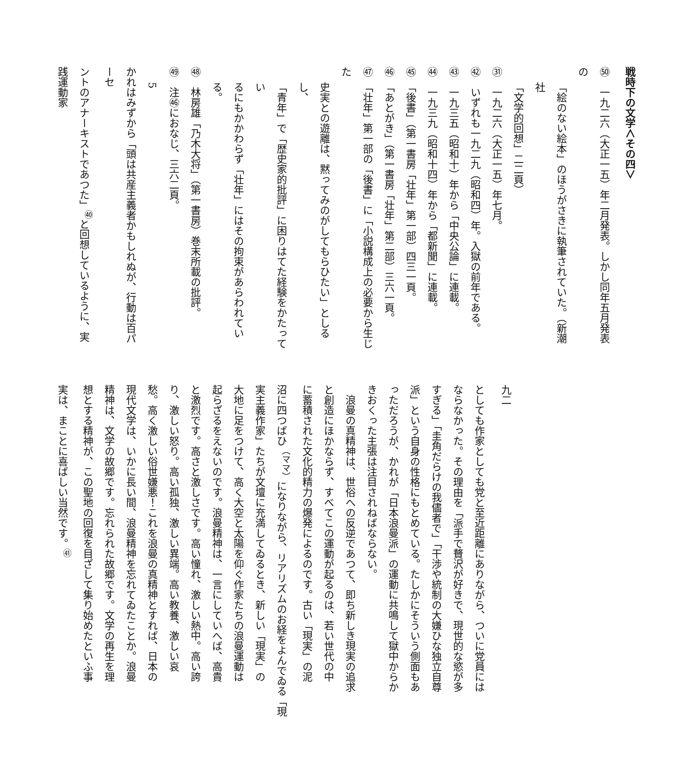戦時下の文学＜その四＞
㊿　一九二六（大正一五）年二月発表。しかし同年五月発表の
「絵のない絵本」のほうがさきに執筆されていた。（新潮社
「文学的回想」二二頁）
㉛　一九二六（大正一五）年七月。
㊷　いずれも一九二九（昭和四）年。入獄の前年である。
㊸　一九三五（昭和十）年から「中央公論」に連載。
㊹　一九三九（昭和十四）年から「都新聞」に連載。
㊺　「後書」（第一書房「壮年」第一部）四三一頁。
㊻　「あとがき」（第一書房「壮年」第二部）三六一頁。
㊼　「壮年」第一部の「後書」に「小説構成上の必要から生じた
史実との遊離は、黙ってみのがしてもらひたい」としるし、
「青年」で「歴史家的批評」に困りはてた経験をかたってい
るにもかかわらず「壮年」にはその拘束があらわれている。
㊽　林房雄「乃木大将」（第一書房）巻末所載の批評。
㊾　注㊻におなじ、三六二頁。
5
かれはみずから「頭は共産主義者かもしれぬが、行動は百パーセ
ントのアナーキストであつた」<sup>㊵</sup>と回想しているように、実践運動家
九二
としても作家としても党と至近距離にありながら、ついに党員には
ならなかった。その理由を「派手で贅沢が好きで、現世的な慾が多
すぎる」「圭角だらけの我儘者で」「干渉や統制の大嫌ひな独立自尊
派」という自身の性格にもとめている。たしかにそういう側面もあ
っただろうが、かれが「日本浪曼派」の運動に共鳴して獄中からか
きおくった主張は注目されねばならない。
　浪曼の真精神は、世俗への反逆であつて、即ち新しき現実の追求
と創造にほかならず、すべてこの運動が起るのは、若い世代の中
に蓄積された文化的精力の爆発によるのです。古い「現実」の泥
沼に四つばひ<sup>（ママ）</sup>になりながら、リアリズムのお経をよんでゐる「現
実主義作家」たちが文壇に充満してゐるとき、新しい「現実」の
大地に足をつけて、高く大空と太陽を仰ぐ作家たちの浪曼運動は
起らざるをえないのです。浪曼精神は、一言にしていへば、高貴
と激烈です。高さと激しさです。高い憧れ、激しい熱中。高い誇
り、激しい怒り。高い孤独、激しい異端。高い教養、激しい哀
愁。高く激しい俗世嫌悪！これを浪曼の真精神とすれば、日本の
現代文学は、いかに長い間、浪曼精神を忘れてゐたことか。浪曼
精神は、文学の故郷です。忘れられた故郷です。文学の再生を理
想とする精神が、この聖地の回復を目ざして集り始めたといふ事
実は、まことに喜ばしい当然です。<sup>㊶</sup>